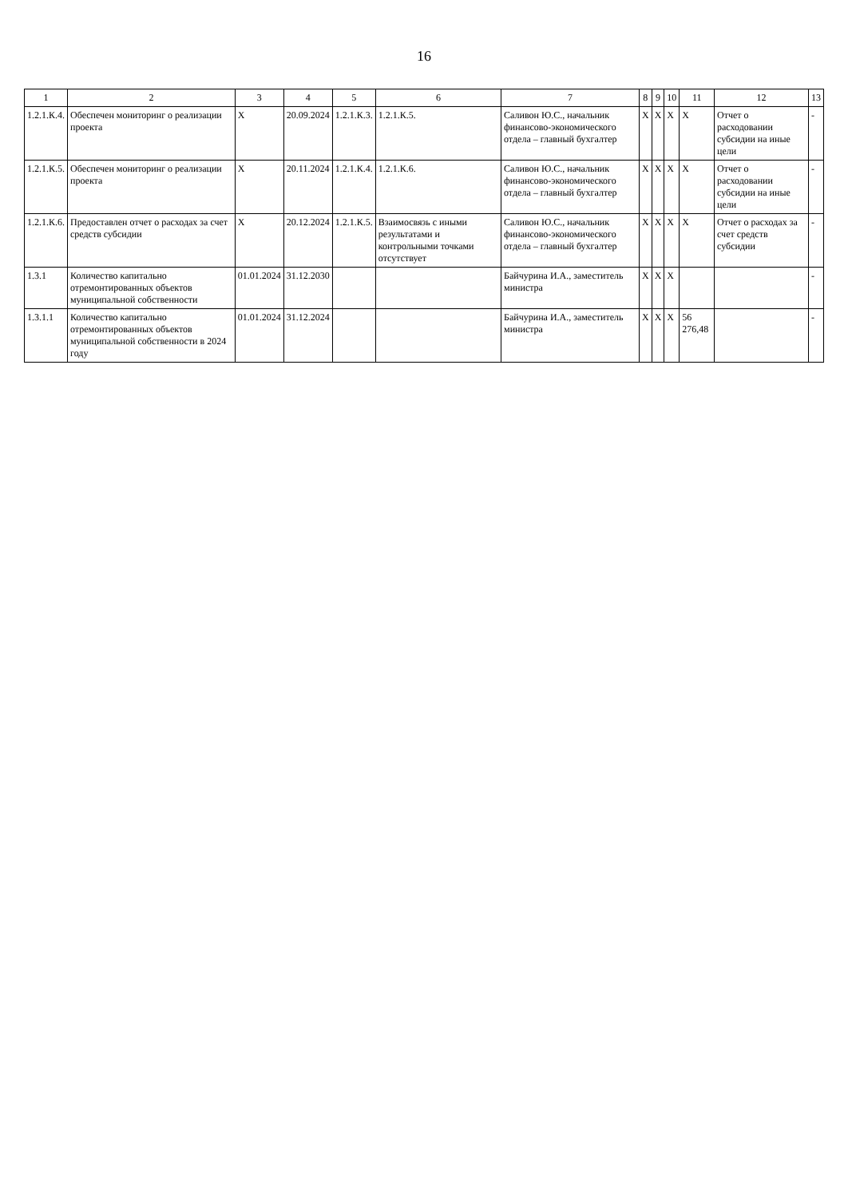16
| 1 | 2 | 3 | 4 | 5 | 6 | 7 | 8 | 9 | 10 | 11 | 12 | 13 |
| --- | --- | --- | --- | --- | --- | --- | --- | --- | --- | --- | --- | --- |
| 1.2.1.К.4. | Обеспечен мониторинг о реализации проекта | Х | 20.09.2024 | 1.2.1.К.3. | 1.2.1.К.5. | Саливон Ю.С., начальник финансово-экономического отдела – главный бухгалтер | Х | Х | Х | Х | Отчет о расходовании субсидии на иные цели | - |
| 1.2.1.К.5. | Обеспечен мониторинг о реализации проекта | Х | 20.11.2024 | 1.2.1.К.4. | 1.2.1.К.6. | Саливон Ю.С., начальник финансово-экономического отдела – главный бухгалтер | Х | Х | Х | Х | Отчет о расходовании субсидии на иные цели | - |
| 1.2.1.К.6. | Предоставлен отчет о расходах за счет средств субсидии | Х | 20.12.2024 | 1.2.1.К.5. | Взаимосвязь с иными результатами и контрольными точками отсутствует | Саливон Ю.С., начальник финансово-экономического отдела – главный бухгалтер | Х | Х | Х | Х | Отчет о расходах за счет средств субсидии | - |
| 1.3.1 | Количество капитально отремонтированных объектов муниципальной собственности | 01.01.2024 | 31.12.2030 | | | Байчурина И.А., заместитель министра | Х | Х | Х | | | - |
| 1.3.1.1 | Количество капитально отремонтированных объектов муниципальной собственности в 2024 году | 01.01.2024 | 31.12.2024 | | | Байчурина И.А., заместитель министра | Х | Х | Х | 56 276,48 | | - |